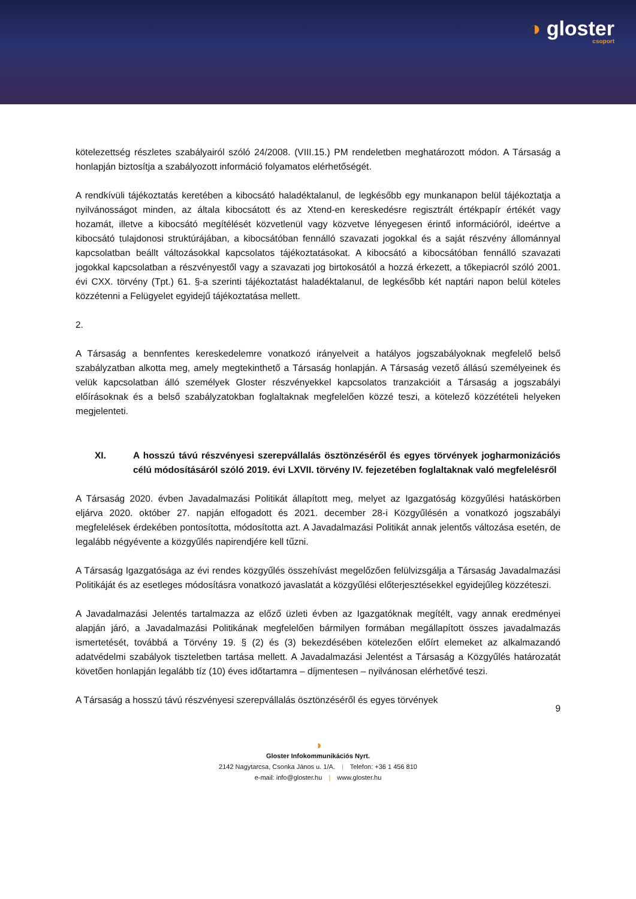◑ gloster
csoport
kötelezettség részletes szabályairól szóló 24/2008. (VIII.15.) PM rendeletben meghatározott módon. A Társaság a honlapján biztosítja a szabályozott információ folyamatos elérhetőségét.
A rendkívüli tájékoztatás keretében a kibocsátó haladéktalanul, de legkésőbb egy munkanapon belül tájékoztatja a nyilvánosságot minden, az általa kibocsátott és az Xtend-en kereskedésre regisztrált értékpapír értékét vagy hozamát, illetve a kibocsátó megítélését közvetlenül vagy közvetve lényegesen érintő információról, ideértve a kibocsátó tulajdonosi struktúrájában, a kibocsátóban fennálló szavazati jogokkal és a saját részvény állománnyal kapcsolatban beállt változásokkal kapcsolatos tájékoztatásokat. A kibocsátó a kibocsátóban fennálló szavazati jogokkal kapcsolatban a részvényestől vagy a szavazati jog birtokosától a hozzá érkezett, a tőkepiacról szóló 2001. évi CXX. törvény (Tpt.) 61. §-a szerinti tájékoztatást haladéktalanul, de legkésőbb két naptári napon belül köteles közzétenni a Felügyelet egyidejű tájékoztatása mellett.
2.
A Társaság a bennfentes kereskedelemre vonatkozó irányelveit a hatályos jogszabályoknak megfelelő belső szabályzatban alkotta meg, amely megtekinthető a Társaság honlapján. A Társaság vezető állású személyeinek és velük kapcsolatban álló személyek Gloster részvényekkel kapcsolatos tranzakcióit a Társaság a jogszabályi előírásoknak és a belső szabályzatokban foglaltaknak megfelelően közzé teszi, a kötelező közzétételi helyeken megjelenteti.
XI. A hosszú távú részvényesi szerepvállalás ösztönzéséről és egyes törvények jogharmonizációs célú módosításáról szóló 2019. évi LXVII. törvény IV. fejezetében foglaltaknak való megfelelésről
A Társaság 2020. évben Javadalmazási Politikát állapított meg, melyet az Igazgatóság közgyűlési hatáskörben eljárva 2020. október 27. napján elfogadott és 2021. december 28-i Közgyűlésén a vonatkozó jogszabályi megfelelések érdekében pontosította, módosította azt. A Javadalmazási Politikát annak jelentős változása esetén, de legalább négyévente a közgyűlés napirendjére kell tűzni.
A Társaság Igazgatósága az évi rendes közgyűlés összehívást megelőzően felülvizsgálja a Társaság Javadalmazási Politikáját és az esetleges módosításra vonatkozó javaslatát a közgyűlési előterjesztésekkel egyidejűleg közzéteszi.
A Javadalmazási Jelentés tartalmazza az előző üzleti évben az Igazgatóknak megítélt, vagy annak eredményei alapján járó, a Javadalmazási Politikának megfelelően bármilyen formában megállapított összes javadalmazás ismertetését, továbbá a Törvény 19. § (2) és (3) bekezdésében kötelezően előírt elemeket az alkalmazandó adatvédelmi szabályok tiszteletben tartása mellett. A Javadalmazási Jelentést a Társaság a Közgyűlés határozatát követően honlapján legalább tíz (10) éves időtartamra – díjmentesen – nyilvánosan elérhetővé teszi.
A Társaság a hosszú távú részvényesi szerepvállalás ösztönzéséről és egyes törvények
9
◑
Gloster Infokommunikációs Nyrt.
2142 Nagytarcsa, Csonka János u. 1/A. | Telefon: +36 1 456 810
e-mail: info@gloster.hu | www.gloster.hu